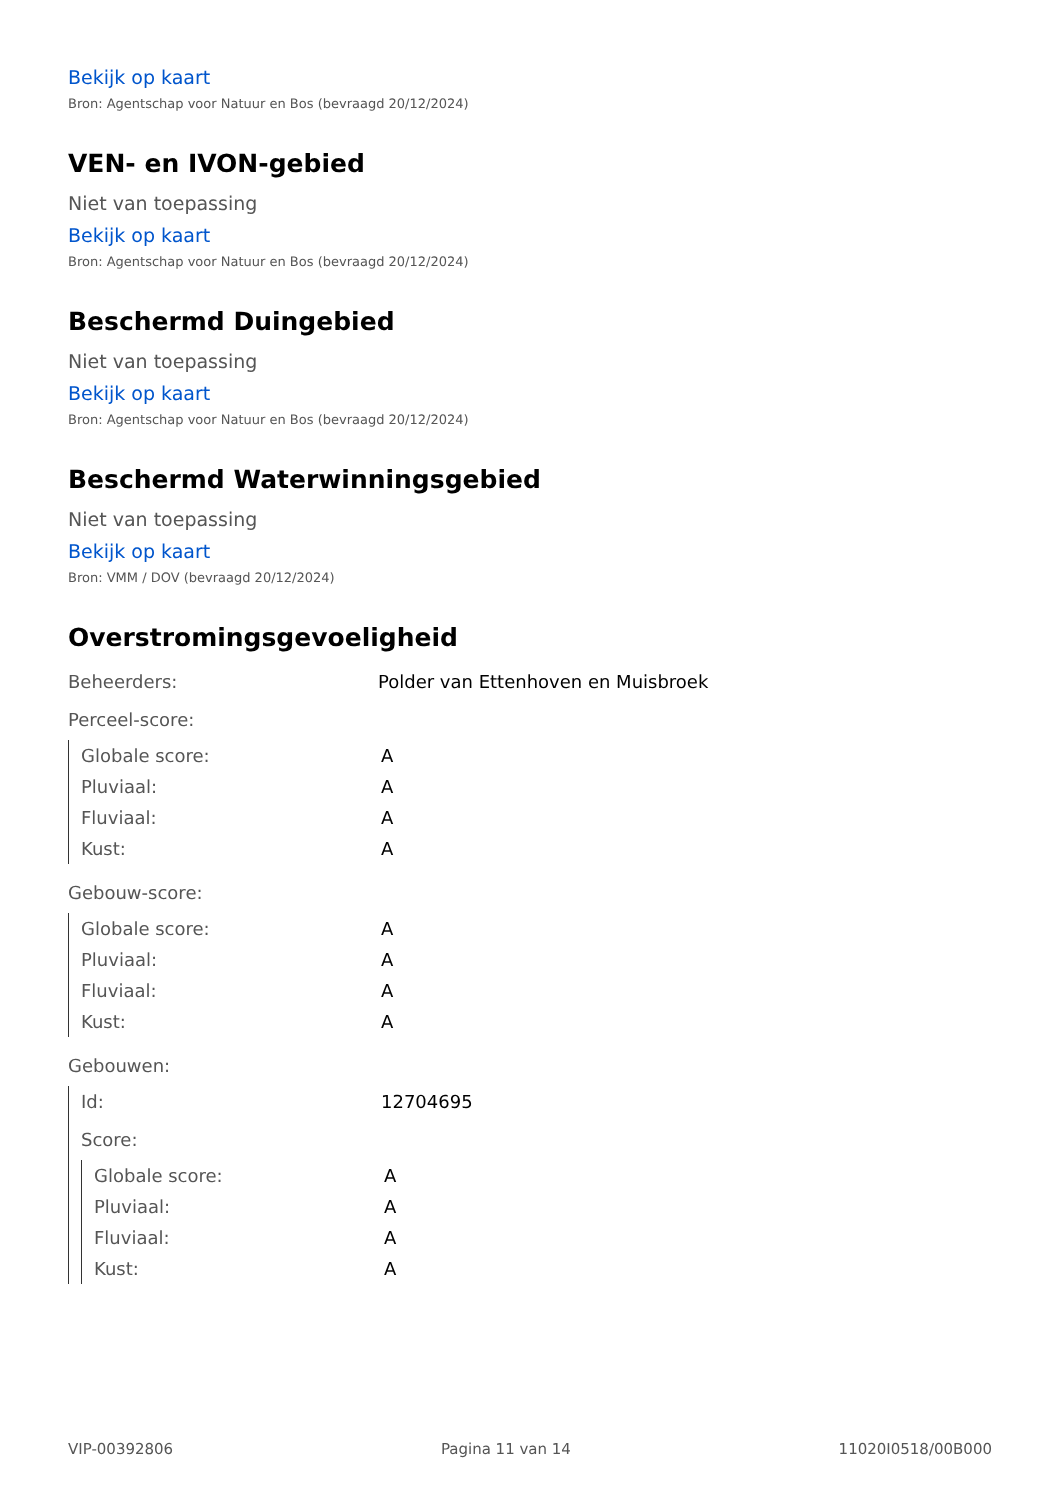Bekijk op kaart
Bron: Agentschap voor Natuur en Bos (bevraagd 20/12/2024)
VEN- en IVON-gebied
Niet van toepassing
Bekijk op kaart
Bron: Agentschap voor Natuur en Bos (bevraagd 20/12/2024)
Beschermd Duingebied
Niet van toepassing
Bekijk op kaart
Bron: Agentschap voor Natuur en Bos (bevraagd 20/12/2024)
Beschermd Waterwinningsgebied
Niet van toepassing
Bekijk op kaart
Bron: VMM / DOV (bevraagd 20/12/2024)
Overstromingsgevoeligheid
| Beheerders: | Polder van Ettenhoven en Muisbroek |
Perceel-score:
| Globale score: | A |
| Pluviaal: | A |
| Fluviaal: | A |
| Kust: | A |
Gebouw-score:
| Globale score: | A |
| Pluviaal: | A |
| Fluviaal: | A |
| Kust: | A |
Gebouwen:
| Id: | 12704695 |
Score:
| Globale score: | A |
| Pluviaal: | A |
| Fluviaal: | A |
| Kust: | A |
VIP-00392806 Pagina 11 van 14 11020I0518/00B000